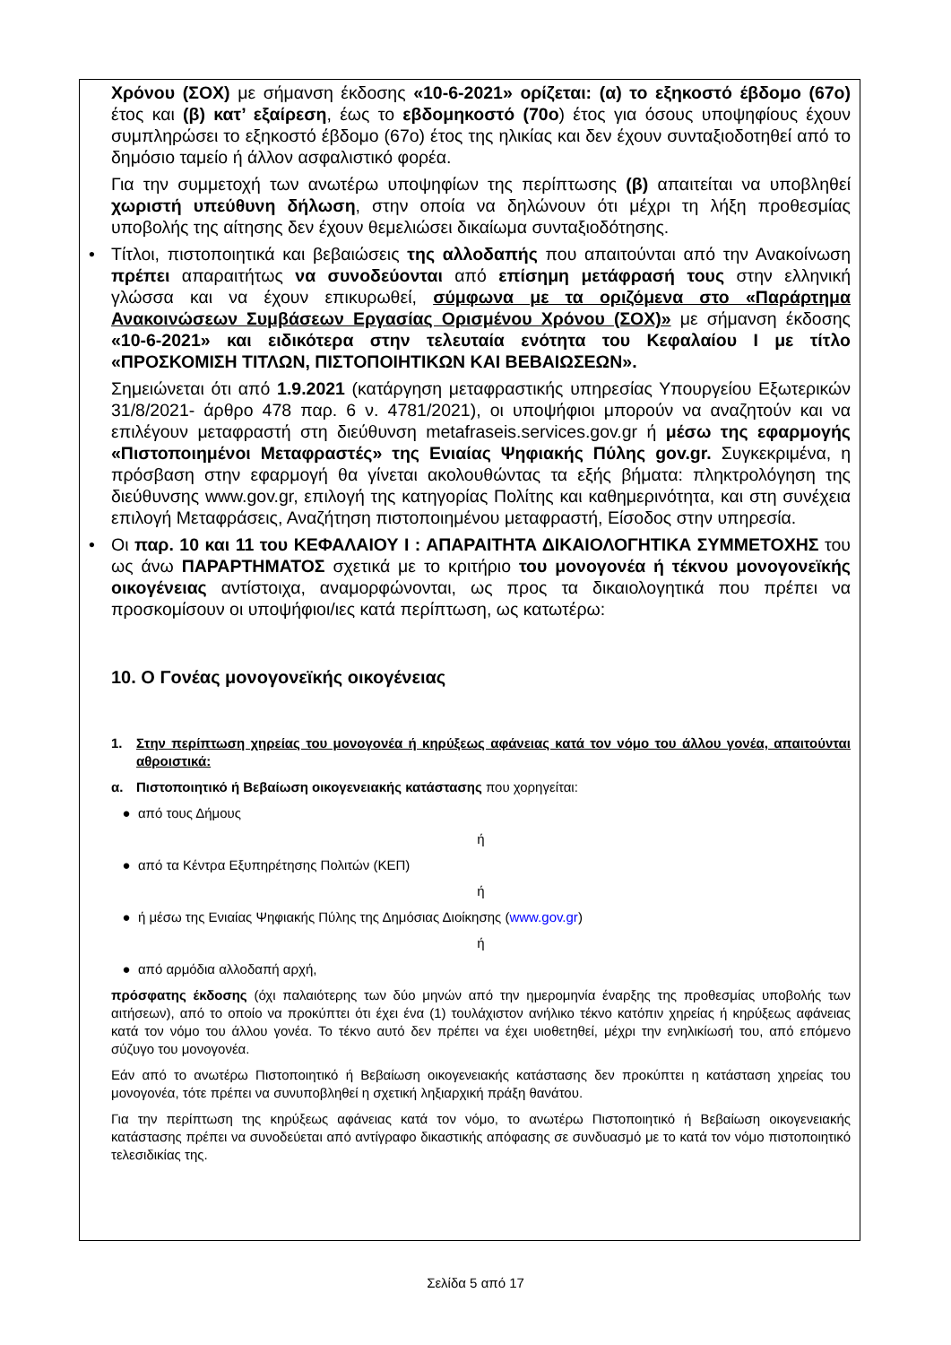Χρόνου (ΣΟΧ) με σήμανση έκδοσης «10-6-2021» ορίζεται: (α) το εξηκοστό έβδομο (67ο) έτος και (β) κατ’ εξαίρεση, έως το εβδομηκοστό (70ο) έτος για όσους υποψηφίους έχουν συμπληρώσει το εξηκοστό έβδομο (67ο) έτος της ηλικίας και δεν έχουν συνταξιοδοτηθεί από το δημόσιο ταμείο ή άλλον ασφαλιστικό φορέα.
Για την συμμετοχή των ανωτέρω υποψηφίων της περίπτωσης (β) απαιτείται να υποβληθεί χωριστή υπεύθυνη δήλωση, στην οποία να δηλώνουν ότι μέχρι τη λήξη προθεσμίας υποβολής της αίτησης δεν έχουν θεμελιώσει δικαίωμα συνταξιοδότησης.
• Τίτλοι, πιστοποιητικά και βεβαιώσεις της αλλοδαπής που απαιτούνται από την Ανακοίνωση πρέπει απαραιτήτως να συνοδεύονται από επίσημη μετάφρασή τους στην ελληνική γλώσσα και να έχουν επικυρωθεί, σύμφωνα με τα οριζόμενα στο «Παράρτημα Ανακοινώσεων Συμβάσεων Εργασίας Ορισμένου Χρόνου (ΣΟΧ)» με σήμανση έκδοσης «10-6-2021» και ειδικότερα στην τελευταία ενότητα του Κεφαλαίου Ι με τίτλο «ΠΡΟΣΚΟΜΙΣΗ ΤΙΤΛΩΝ, ΠΙΣΤΟΠΟΙΗΤΙΚΩΝ ΚΑΙ ΒΕΒΑΙΩΣΕΩΝ».
Σημειώνεται ότι από 1.9.2021 (κατάργηση μεταφραστικής υπηρεσίας Υπουργείου Εξωτερικών 31/8/2021- άρθρο 478 παρ. 6 ν. 4781/2021), οι υποψήφιοι μπορούν να αναζητούν και να επιλέγουν μεταφραστή στη διεύθυνση metafraseis.services.gov.gr ή μέσω της εφαρμογής «Πιστοποιημένοι Μεταφραστές» της Ενιαίας Ψηφιακής Πύλης gov.gr. Συγκεκριμένα, η πρόσβαση στην εφαρμογή θα γίνεται ακολουθώντας τα εξής βήματα: πληκτρολόγηση της διεύθυνσης www.gov.gr, επιλογή της κατηγορίας Πολίτης και καθημερινότητα, και στη συνέχεια επιλογή Μεταφράσεις, Αναζήτηση πιστοποιημένου μεταφραστή, Είσοδος στην υπηρεσία.
• Οι παρ. 10 και 11 του ΚΕΦΑΛΑΙΟΥ Ι : ΑΠΑΡΑΙΤΗΤΑ ΔΙΚΑΙΟΛΟΓΗΤΙΚΑ ΣΥΜΜΕΤΟΧΗΣ του ως άνω ΠΑΡΑΡΤΗΜΑΤΟΣ σχετικά με το κριτήριο του μονογονέα ή τέκνου μονογονεϊκής οικογένειας αντίστοιχα, αναμορφώνονται, ως προς τα δικαιολογητικά που πρέπει να προσκομίσουν οι υποψήφιοι/ιες κατά περίπτωση, ως κατωτέρω:
10. Ο Γονέας μονογονεϊκής οικογένειας
1. Στην περίπτωση χηρείας του μονογονέα ή κηρύξεως αφάνειας κατά τον νόμο του άλλου γονέα, απαιτούνται αθροιστικά:
α. Πιστοποιητικό ή Βεβαίωση οικογενειακής κατάστασης που χορηγείται:
● από τους Δήμους
ή
● από τα Κέντρα Εξυπηρέτησης Πολιτών (ΚΕΠ)
ή
● ή μέσω της Ενιαίας Ψηφιακής Πύλης της Δημόσιας Διοίκησης (www.gov.gr)
ή
● από αρμόδια αλλοδαπή αρχή,
πρόσφατης έκδοσης (όχι παλαιότερης των δύο μηνών από την ημερομηνία έναρξης της προθεσμίας υποβολής των αιτήσεων), από το οποίο να προκύπτει ότι έχει ένα (1) τουλάχιστον ανήλικο τέκνο κατόπιν χηρείας ή κηρύξεως αφάνειας κατά τον νόμο του άλλου γονέα. Το τέκνο αυτό δεν πρέπει να έχει υιοθετηθεί, μέχρι την ενηλικίωσή του, από επόμενο σύζυγο του μονογονέα.
Εάν από το ανωτέρω Πιστοποιητικό ή Βεβαίωση οικογενειακής κατάστασης δεν προκύπτει η κατάσταση χηρείας του μονογονέα, τότε πρέπει να συνυποβληθεί η σχετική ληξιαρχική πράξη θανάτου.
Για την περίπτωση της κηρύξεως αφάνειας κατά τον νόμο, το ανωτέρω Πιστοποιητικό ή Βεβαίωση οικογενειακής κατάστασης πρέπει να συνοδεύεται από αντίγραφο δικαστικής απόφασης σε συνδυασμό με το κατά τον νόμο πιστοποιητικό τελεσιδικίας της.
Σελίδα 5 από 17